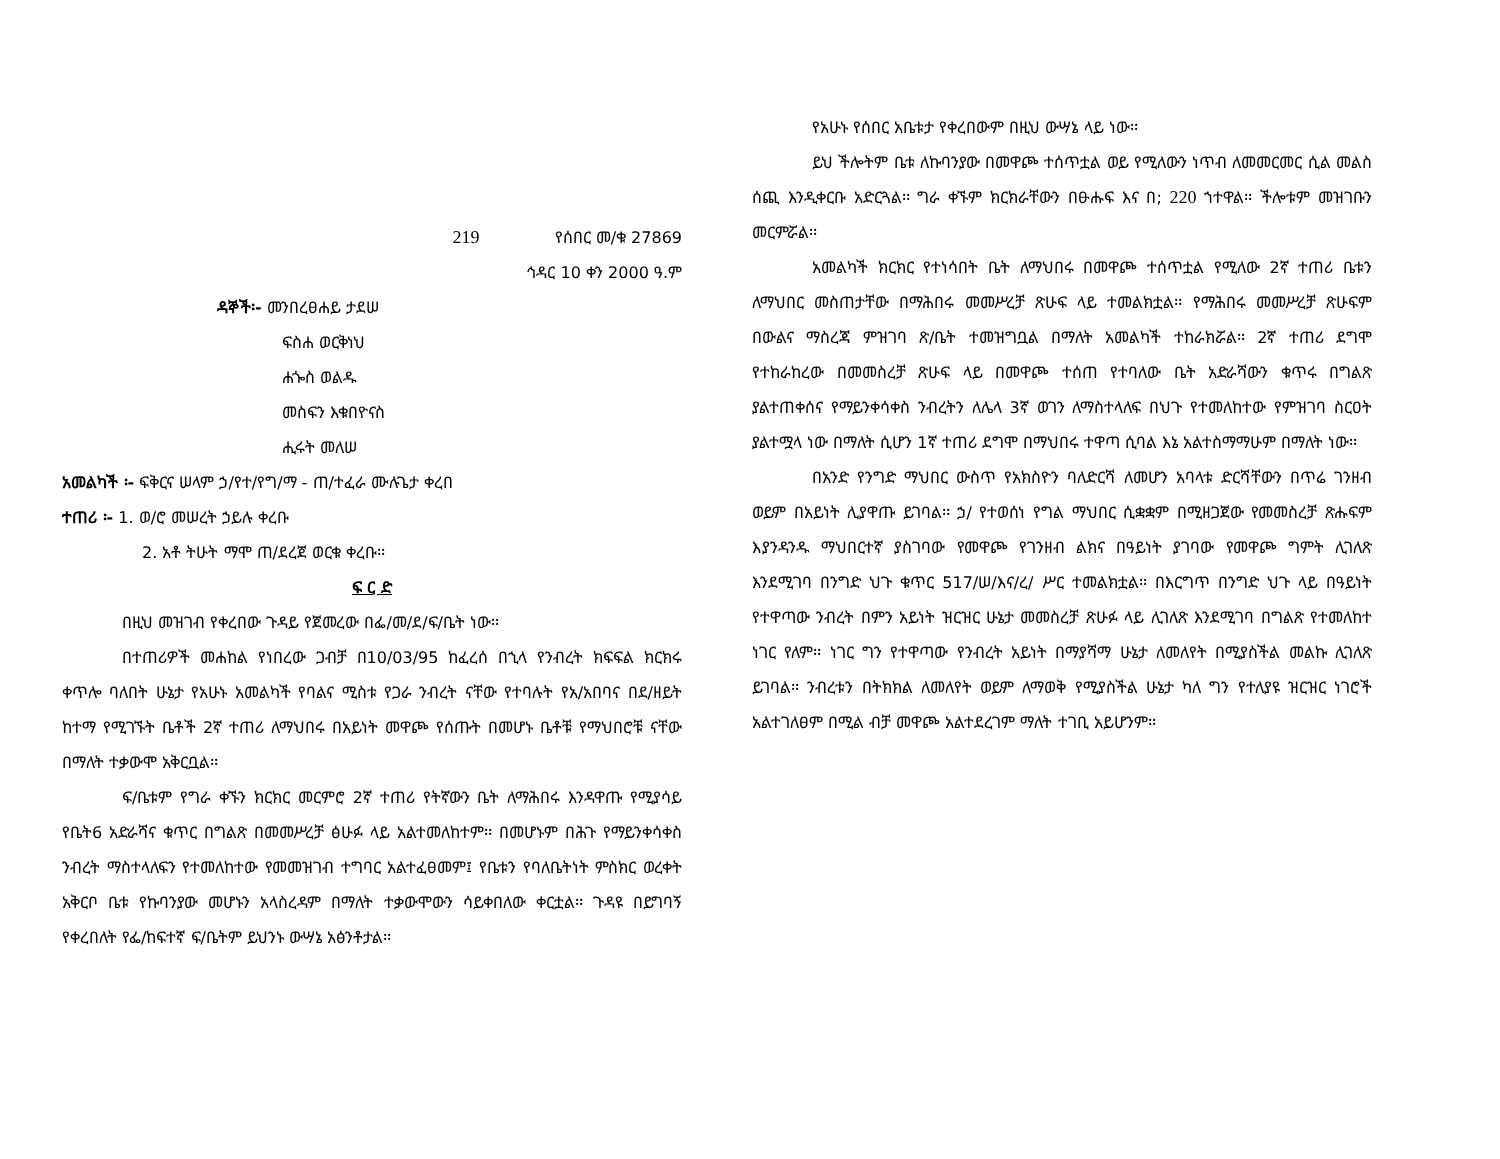219 የሰበር መ/ቁ 27869
ኅዳር 10 ቀን 2000 ዓ.ም
ዳኞች፡- መንበረፀሐይ ታደሠ
ፍስሐ ወርቅነህ
ሐጐስ ወልዱ
መስፍን እቁበዮናስ
ሒሩት መለሠ
አመልካች ፡- ፍቅርና ሠላም ኃ/የተ/የግ/ማ - ጠ/ተፈራ ሙሉጌታ ቀረበ
ተጠሪ ፡- 1. ወ/ሮ መሠረት ኃይሉ ቀረቡ
2. አቶ ትሁት ማሞ ጠ/ደረጀ ወርቁ ቀረቡ፡፡
ፍ ር ድ
በዚህ መዝገብ የቀረበው ጉዳይ የጀመረው በፌ/መ/ደ/ፍ/ቤት ነው፡፡
በተጠሪዎች መሐከል የነበረው ጋብቻ በ10/03/95 ከፈረሰ በኂላ የንብረት ክፍፍል ክርክሩ ቀጥሎ ባለበት ሁኔታ የአሁኑ አመልካች የባልና ሚስቱ የጋራ ንብረት ናቸው የተባሉት የአ/አበባና በደ/ዘይት ከተማ የሚገኙት ቤቶች 2ኛ ተጠሪ ለማህበሩ በአይነት መዋጮ የሰጡት በመሆኑ ቤቶቹ የማህበሮቹ ናቸው በማለት ተቃውሞ አቅርቧል፡፡
ፍ/ቤቱም የግራ ቀኙን ክርክር መርምሮ 2ኛ ተጠሪ የትኛውን ቤት ለማሕበሩ እንዳዋጡ የሚያሳይ የቤት6 አድራሻና ቁጥር በግልጽ በመመሥረቻ ፅሁፉ ላይ አልተመለከተም፡፡ በመሆኑም በሕጉ የማይንቀሳቀስ ንብረት ማስተላለፍን የተመለከተው የመመዝገብ ተግባር አልተፈፀመም፤ የቤቱን የባለቤትነት ምስክር ወረቀት አቅርቦ ቤቱ የኩባንያው መሆኑን አላስረዳም በማለት ተቃውሞውን ሳይቀበለው ቀርቷል፡፡ ጉዳዩ በይግባኝ የቀረበለት የፌ/ከፍተኛ ፍ/ቤትም ይህንኑ ውሣኔ አፅንቶታል፡፡
የአሁኑ የሰበር አቤቱታ የቀረበውም በዚህ ውሣኔ ላይ ነው፡፡
ይህ ችሎትም ቤቱ ለኩባንያው በመዋጮ ተሰጥቷል ወይ የሚለውን ነጥብ ለመመርመር ሲል መልስ ሰጪ እንዲቀርቡ አድርጓል፡፡ ግራ ቀኙም ክርክራቸውን በፁሑፍ እና በ; 220 ኀተዋል፡፡ ችሎቱም መዝገቡን መርምሯል፡፡
አመልካች ክርክር የተነሳበት ቤት ለማህበሩ በመዋጮ ተሰጥቷል የሚለው 2ኛ ተጠሪ ቤቱን ለማህበር መስጠታቸው በማሕበሩ መመሥረቻ ጽሁፍ ላይ ተመልክቷል፡፡ የማሕበሩ መመሥረቻ ጽሁፍም በውልና ማስረጃ ምዝገባ ጽ/ቤት ተመዝግቧል በማለት አመልካች ተከራክሯል፡፡ 2ኛ ተጠሪ ደግሞ የተከራከረው በመመስረቻ ጽሁፍ ላይ በመዋጮ ተሰጠ የተባለው ቤት አድራሻውን ቁጥሩ በግልጽ ያልተጠቀሰና የማይንቀሳቀስ ንብረትን ለሌላ 3ኛ ወገን ለማስተላለፍ በህጉ የተመለከተው የምዝገባ ስርዐት ያልተሟላ ነው በማለት ሲሆን 1ኛ ተጠሪ ደግሞ በማህበሩ ተዋጣ ሲባል እኔ አልተስማማሁም በማለት ነው፡፡
በአንድ የንግድ ማህበር ውስጥ የአክስዮን ባለድርሻ ለመሆን አባላቱ ድርሻቸውን በጥሬ ገንዘብ ወይም በአይነት ሊያዋጡ ይገባል፡፡ ኃ/ የተወሰነ የግል ማህበር ሲቋቋም በሚዘጋጀው የመመስረቻ ጽሑፍም እያንዳንዱ ማህበርተኛ ያስገባው የመዋጮ የገንዘብ ልክና በዓይነት ያገባው የመዋጮ ግምት ሊገለጽ እንደሚገባ በንግድ ህጉ ቁጥር 517/ሠ/እና/ረ/ ሥር ተመልክቷል፡፡ በእርግጥ በንግድ ህጉ ላይ በዓይነት የተዋጣው ንብረት በምን አይነት ዝርዝር ሁኔታ መመስረቻ ጽሁፉ ላይ ሊገለጽ እንደሚገባ በግልጽ የተመለከተ ነገር የለም፡፡ ነገር ግን የተዋጣው የንብረት አይነት በማያሻማ ሁኔታ ለመለየት በሚያስችል መልኩ ሊገለጽ ይገባል፡፡ ንብረቱን በትክክል ለመለየት ወይም ለማወቅ የሚያስችል ሁኔታ ካለ ግን የተለያዩ ዝርዝር ነገሮች አልተገለፀም በሚል ብቻ መዋጮ አልተደረገም ማለት ተገቢ አይሆንም፡፡